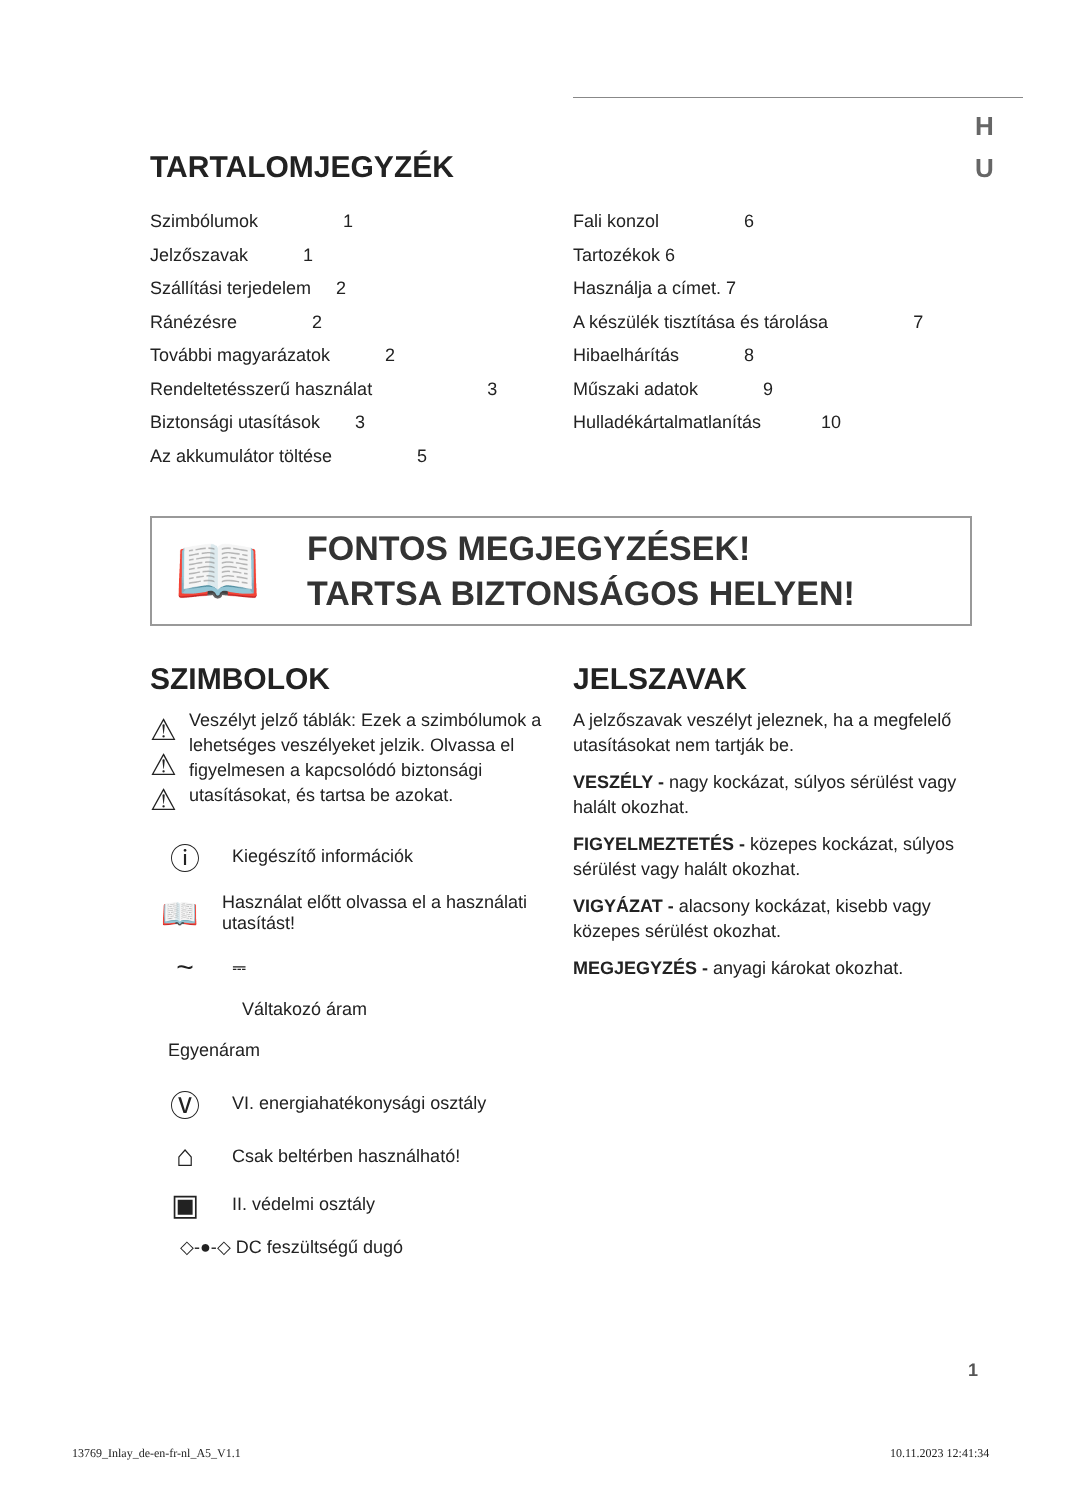H
U
TARTALOMJEGYZÉK
Szimbólumok 1
Jelzőszavak 1
Szállítási terjedelem 2
Ránézésre 2
További magyarázatok 2
Rendeltetésszerű használat 3
Biztonsági utasítások 3
Az akkumulátor töltése 5
Fali konzol 6
Tartozékok 6
Használja a címet. 7
A készülék tisztítása és tárolása 7
Hibaelhárítás 8
Műszaki adatok 9
Hulladékártalmatlanítás 10
📖
FONTOS MEGJEGYZÉSEK!
TARTSA BIZTONSÁGOS HELYEN!
SZIMBOLOK
⚠
⚠
⚠
Veszélyt jelző táblák: Ezek a szimbólumok a lehetséges veszélyeket jelzik. Olvassa el figyelmesen a kapcsolódó biztonsági utasításokat, és tartsa be azokat.
ⓘ
Kiegészítő információk
📖
Használat előtt olvassa el a használati utasítást!
~
⎓
Váltakozó áram
Egyenáram
Ⓥ
VI. energiahatékonysági osztály
⌂
Csak beltérben használható!
▣
II. védelmi osztály
◇-●-◇ DC feszültségű dugó
JELSZAVAK
A jelzőszavak veszélyt jeleznek, ha a megfelelő utasításokat nem tartják be.
VESZÉLY - nagy kockázat, súlyos sérülést vagy halált okozhat.
FIGYELMEZTETÉS - közepes kockázat, súlyos sérülést vagy halált okozhat.
VIGYÁZAT - alacsony kockázat, kisebb vagy közepes sérülést okozhat.
MEGJEGYZÉS - anyagi károkat okozhat.
1
13769_Inlay_de-en-fr-nl_A5_V1.1
10.11.2023 12:41:34